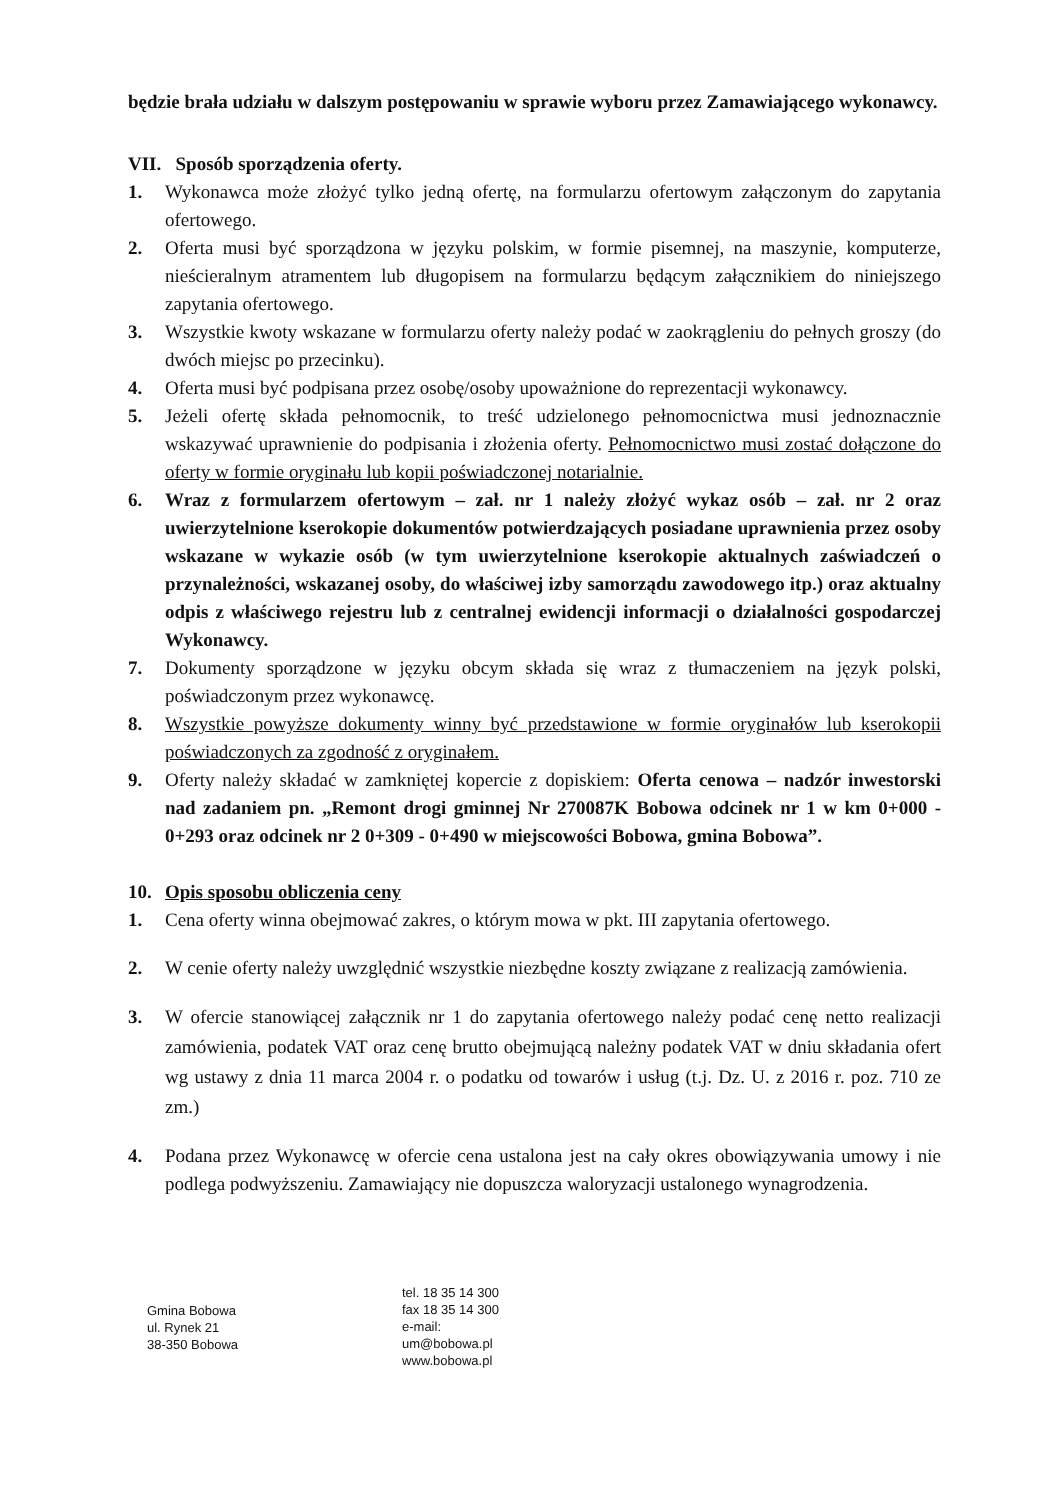będzie brała udziału w dalszym postępowaniu w sprawie wyboru przez Zamawiającego wykonawcy.
VII. Sposób sporządzenia oferty.
1. Wykonawca może złożyć tylko jedną ofertę, na formularzu ofertowym załączonym do zapytania ofertowego.
2. Oferta musi być sporządzona w języku polskim, w formie pisemnej, na maszynie, komputerze, nieścieralnym atramentem lub długopisem na formularzu będącym załącznikiem do niniejszego zapytania ofertowego.
3. Wszystkie kwoty wskazane w formularzu oferty należy podać w zaokrągleniu do pełnych groszy (do dwóch miejsc po przecinku).
4. Oferta musi być podpisana przez osobę/osoby upoważnione do reprezentacji wykonawcy.
5. Jeżeli ofertę składa pełnomocnik, to treść udzielonego pełnomocnictwa musi jednoznacznie wskazywać uprawnienie do podpisania i złożenia oferty. Pełnomocnictwo musi zostać dołączone do oferty w formie oryginału lub kopii poświadczonej notarialnie.
6. Wraz z formularzem ofertowym – zał. nr 1 należy złożyć wykaz osób – zał. nr 2 oraz uwierzytelnione kserokopie dokumentów potwierdzających posiadane uprawnienia przez osoby wskazane w wykazie osób (w tym uwierzytelnione kserokopie aktualnych zaświadczeń o przynależności, wskazanej osoby, do właściwej izby samorządu zawodowego itp.) oraz aktualny odpis z właściwego rejestru lub z centralnej ewidencji informacji o działalności gospodarczej Wykonawcy.
7. Dokumenty sporządzone w języku obcym składa się wraz z tłumaczeniem na język polski, poświadczonym przez wykonawcę.
8. Wszystkie powyższe dokumenty winny być przedstawione w formie oryginałów lub kserokopii poświadczonych za zgodność z oryginałem.
9. Oferty należy składać w zamkniętej kopercie z dopiskiem: Oferta cenowa – nadzór inwestorski nad zadaniem pn. „Remont drogi gminnej Nr 270087K Bobowa odcinek nr 1 w km 0+000 - 0+293 oraz odcinek nr 2 0+309 - 0+490 w miejscowości Bobowa, gmina Bobowa”.
10. Opis sposobu obliczenia ceny
1. Cena oferty winna obejmować zakres, o którym mowa w pkt. III zapytania ofertowego.
2. W cenie oferty należy uwzględnić wszystkie niezbędne koszty związane z realizacją zamówienia.
3. W ofercie stanowiącej załącznik nr 1 do zapytania ofertowego należy podać cenę netto realizacji zamówienia, podatek VAT oraz cenę brutto obejmującą należny podatek VAT w dniu składania ofert wg ustawy z dnia 11 marca 2004 r. o podatku od towarów i usług (t.j. Dz. U. z 2016 r. poz. 710 ze zm.)
4. Podana przez Wykonawcę w ofercie cena ustalona jest na cały okres obowiązywania umowy i nie podlega podwyższeniu. Zamawiający nie dopuszcza waloryzacji ustalonego wynagrodzenia.
Gmina Bobowa
ul. Rynek 21
38-350 Bobowa
tel. 18 35 14 300
fax 18 35 14 300
e-mail:
um@bobowa.pl
www.bobowa.pl